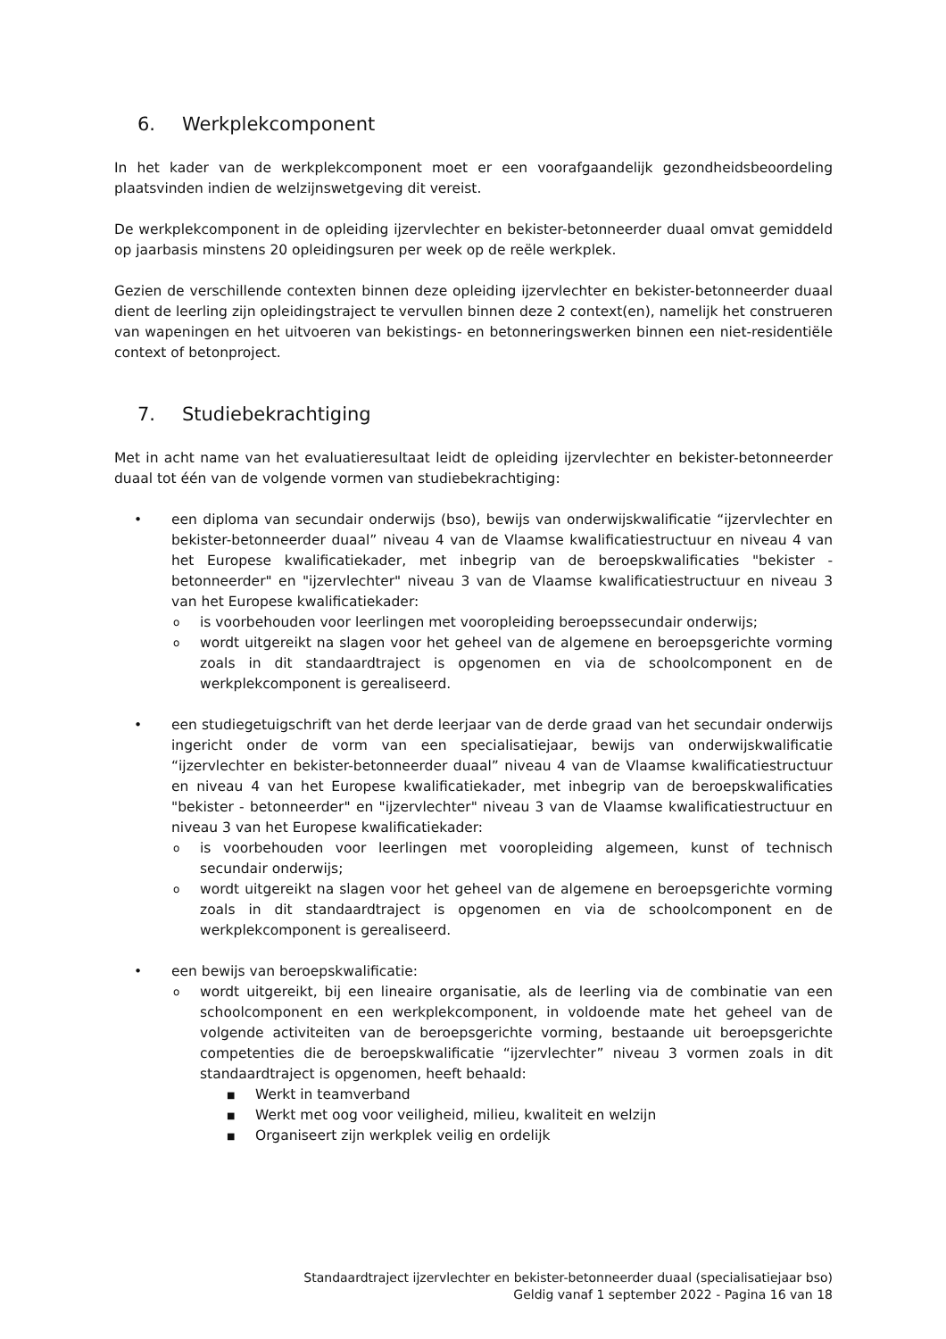6. Werkplekcomponent
In het kader van de werkplekcomponent moet er een voorafgaandelijk gezondheidsbeoordeling plaatsvinden indien de welzijnswetgeving dit vereist.
De werkplekcomponent in de opleiding ijzervlechter en bekister-betonneerder duaal omvat gemiddeld op jaarbasis minstens 20 opleidingsuren per week op de reële werkplek.
Gezien de verschillende contexten binnen deze opleiding ijzervlechter en bekister-betonneerder duaal dient de leerling zijn opleidingstraject te vervullen binnen deze 2 context(en), namelijk het construeren van wapeningen en het uitvoeren van bekistings- en betonneringswerken binnen een niet-residentiële context of betonproject.
7. Studiebekrachtiging
Met in acht name van het evaluatieresultaat leidt de opleiding ijzervlechter en bekister-betonneerder duaal tot één van de volgende vormen van studiebekrachtiging:
• een diploma van secundair onderwijs (bso), bewijs van onderwijskwalificatie “ijzervlechter en bekister-betonneerder duaal” niveau 4 van de Vlaamse kwalificatiestructuur en niveau 4 van het Europese kwalificatiekader, met inbegrip van de beroepskwalificaties "bekister - betonneerder" en "ijzervlechter" niveau 3 van de Vlaamse kwalificatiestructuur en niveau 3 van het Europese kwalificatiekader:
o
is voorbehouden voor leerlingen met vooropleiding beroepssecundair onderwijs;
o
wordt uitgereikt na slagen voor het geheel van de algemene en beroepsgerichte vorming zoals in dit standaardtraject is opgenomen en via de schoolcomponent en de werkplekcomponent is gerealiseerd.
• een studiegetuigschrift van het derde leerjaar van de derde graad van het secundair onderwijs ingericht onder de vorm van een specialisatiejaar, bewijs van onderwijskwalificatie “ijzervlechter en bekister-betonneerder duaal” niveau 4 van de Vlaamse kwalificatiestructuur en niveau 4 van het Europese kwalificatiekader, met inbegrip van de beroepskwalificaties "bekister - betonneerder" en "ijzervlechter" niveau 3 van de Vlaamse kwalificatiestructuur en niveau 3 van het Europese kwalificatiekader:
o
is voorbehouden voor leerlingen met vooropleiding algemeen, kunst of technisch secundair onderwijs;
o
wordt uitgereikt na slagen voor het geheel van de algemene en beroepsgerichte vorming zoals in dit standaardtraject is opgenomen en via de schoolcomponent en de werkplekcomponent is gerealiseerd.
• een bewijs van beroepskwalificatie:
o
wordt uitgereikt, bij een lineaire organisatie, als de leerling via de combinatie van een schoolcomponent en een werkplekcomponent, in voldoende mate het geheel van de volgende activiteiten van de beroepsgerichte vorming, bestaande uit beroepsgerichte competenties die de beroepskwalificatie “ijzervlechter” niveau 3 vormen zoals in dit standaardtraject is opgenomen, heeft behaald:
■
Werkt in teamverband
■
Werkt met oog voor veiligheid, milieu, kwaliteit en welzijn
■
Organiseert zijn werkplek veilig en ordelijk
Standaardtraject ijzervlechter en bekister-betonneerder duaal (specialisatiejaar bso)
Geldig vanaf 1 september 2022 - Pagina 16 van 18